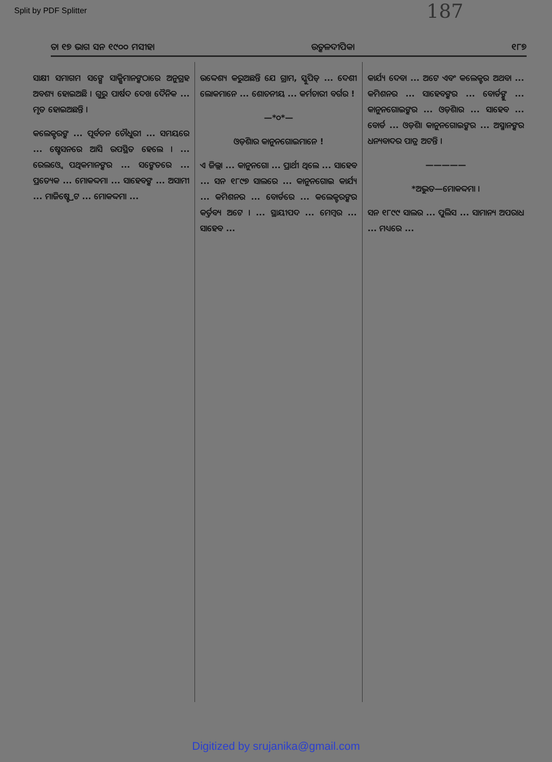Split by PDF Splitter
187
ତା ୧୭ ଭାଗ ସନ ୧୯୦୦ ମସୀହା ଉତ୍କଳଦୀପିକା ୧୮୭
ସାକ୍ଷୀ ସମାଗମ ସଙ୍ଗେ ସାକ୍ଷିମାନଙ୍କଠାରେ ଅନୁଗ୍ରହ ଅବଶ୍ୟ ହୋଇଅଛି । ଗୁରୁ ପାର୍ଷଦ ଦେଖ ଦୈନିକ ... ମୃତ ହୋଇଅଛନ୍ତି ।
କଲେକ୍ଟରଙ୍କ ... ପୂର୍ବତନ ଚୌଧୁରୀ ... ସମୟରେ ... ଷ୍ଟେସନରେ ଆସି ଉପସ୍ଥିତ ହେଲେ । ... ରେଲଓ୍ୱେ ପଥିକମାନଙ୍କର ... ସଙ୍କେତରେ ... ପ୍ରତ୍ୟେକ ... ମୋକଦ୍ଦମା ... ସାହେବଙ୍କ ... ଅସାମୀ ... ମାଜିଷ୍ଟ୍ରେଟ ... ମୋକଦ୍ଦମା ...
ଉଦ୍ଦେଶ୍ୟ କରୁଅଛନ୍ତି ଯେ ଗ୍ରାମ, ସ୍କୁପିଡ୍ ... ଦେଶୀ ଲୋକମାନେ ... ଶୋଚନୀୟ ... କର୍ମଚାରୀ ବର୍ଗର !
—*୦*—
ଓଡ଼ିଶାର କାନୁନଗୋଇମାନେ !
ଏ ଜିଲ୍ଲା ... କାନୁନଗୋ ... ପ୍ରାର୍ଥୀ ଥିଲେ ... ସାହେବ ... ସନ ୧୮୯୭ ସାଲରେ ... କାନୁନଗୋଇ କାର୍ଯ୍ୟ ... କମିଶନର ... ବୋର୍ଡରେ ... କଲେକ୍ଟରଙ୍କର କର୍ତ୍ତବ୍ୟ ଅଟେ । ... ସ୍ଥାୟୀପଦ ... ମେମ୍ବର ... ସାହେବ ...
କାର୍ଯ୍ୟ ଦେବା ... ଅଟେ ଏବଂ କଲେକ୍ଟର ଅଥବା ... କମିଶନର ... ସାହେବଙ୍କର ... ବୋର୍ଡଙ୍କୁ ... କାନୁନଗୋଇଙ୍କର ... ଓଡ଼ିଶାର ... ସାହେବ ... ବୋର୍ଡ ... ଓଡ଼ିଶା କାନୁନଗୋଇଙ୍କର ... ଅସ୍ମାନଙ୍କର ଧନ୍ୟବାଦର ପାତ୍ର ଅଟନ୍ତି ।
—————
*ଅଦ୍ଭୁତ—ମୋକଦ୍ଦମା ।
ସନ ୧୮୯୯ ସାଲର ... ପୁଲିସ ... ସାମାନ୍ୟ ଅପରାଧ ... ମଧ୍ୟରେ ...
Digitized by srujanika@gmail.com